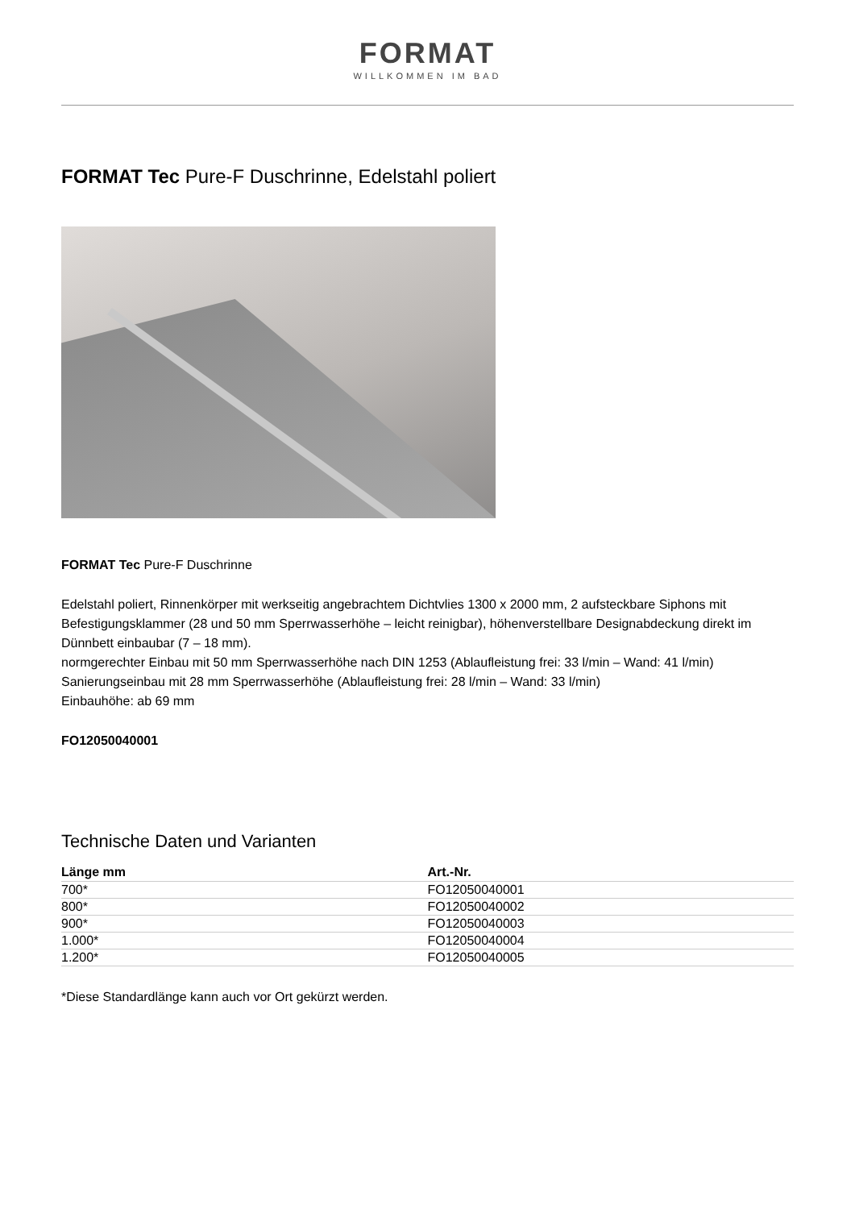FORMAT
WILLKOMMEN IM BAD
FORMAT Tec Pure-F Duschrinne, Edelstahl poliert
FORMAT Tec Pure-F Duschrinne
Edelstahl poliert, Rinnenkörper mit werkseitig angebrachtem Dichtvlies 1300 x 2000 mm, 2 aufsteckbare Siphons mit Befestigungsklammer (28 und 50 mm Sperrwasserhöhe – leicht reinigbar), höhenverstellbare Designabdeckung direkt im Dünnbett einbaubar (7 – 18 mm).
normgerechter Einbau mit 50 mm Sperrwasserhöhe nach DIN 1253 (Ablaufleistung frei: 33 l/min – Wand: 41 l/min)
Sanierungseinbau mit 28 mm Sperrwasserhöhe (Ablaufleistung frei: 28 l/min – Wand: 33 l/min)
Einbauhöhe: ab 69 mm
FO12050040001
Technische Daten und Varianten
| Länge mm | Art.-Nr. |
| --- | --- |
| 700* | FO12050040001 |
| 800* | FO12050040002 |
| 900* | FO12050040003 |
| 1.000* | FO12050040004 |
| 1.200* | FO12050040005 |
*Diese Standardlänge kann auch vor Ort gekürzt werden.